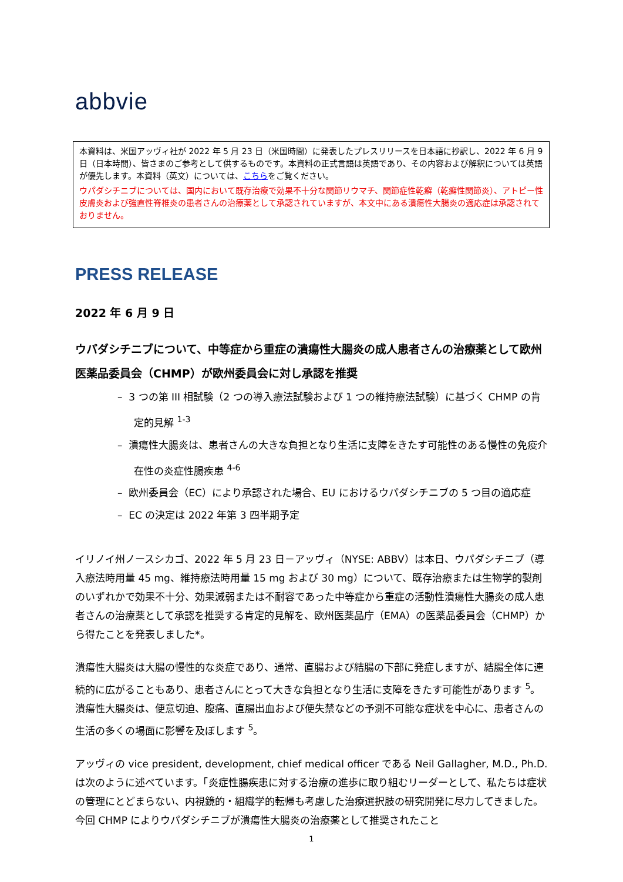abbvie
本資料は、米国アッヴィ社が 2022 年 5 月 23 日（米国時間）に発表したプレスリリースを日本語に抄訳し、2022 年 6 月 9 日（日本時間）、皆さまのご参考として供するものです。本資料の正式言語は英語であり、その内容および解釈については英語が優先します。本資料（英文）については、こちらをご覧ください。
ウパダシチニブについては、国内において既存治療で効果不十分な関節リウマチ、関節症性乾癬（乾癬性関節炎）、アトピー性皮膚炎および強直性脊椎炎の患者さんの治療薬として承認されていますが、本文中にある潰瘍性大腸炎の適応症は承認されておりません。
PRESS RELEASE
2022 年 6 月 9 日
ウパダシチニブについて、中等症から重症の潰瘍性大腸炎の成人患者さんの治療薬として欧州医薬品委員会（CHMP）が欧州委員会に対し承認を推奨
– 3 つの第 III 相試験（2 つの導入療法試験および 1 つの維持療法試験）に基づく CHMP の肯定的見解 <sup>1-3</sup>
– 潰瘍性大腸炎は、患者さんの大きな負担となり生活に支障をきたす可能性のある慢性の免疫介在性の炎症性腸疾患 <sup>4-6</sup>
– 欧州委員会（EC）により承認された場合、EU におけるウパダシチニブの 5 つ目の適応症
– EC の決定は 2022 年第 3 四半期予定
イリノイ州ノースシカゴ、2022 年 5 月 23 日－アッヴィ（NYSE: ABBV）は本日、ウパダシチニブ（導入療法時用量 45 mg、維持療法時用量 15 mg および 30 mg）について、既存治療または生物学的製剤のいずれかで効果不十分、効果減弱または不耐容であった中等症から重症の活動性潰瘍性大腸炎の成人患者さんの治療薬として承認を推奨する肯定的見解を、欧州医薬品庁（EMA）の医薬品委員会（CHMP）から得たことを発表しました*。
潰瘍性大腸炎は大腸の慢性的な炎症であり、通常、直腸および結腸の下部に発症しますが、結腸全体に連続的に広がることもあり、患者さんにとって大きな負担となり生活に支障をきたす可能性があります <sup>5</sup>。潰瘍性大腸炎は、便意切迫、腹痛、直腸出血および便失禁などの予測不可能な症状を中心に、患者さんの生活の多くの場面に影響を及ぼします <sup>5</sup>。
アッヴィの vice president, development, chief medical officer である Neil Gallagher, M.D., Ph.D. は次のように述べています。「炎症性腸疾患に対する治療の進歩に取り組むリーダーとして、私たちは症状の管理にとどまらない、内視鏡的・組織学的転帰も考慮した治療選択肢の研究開発に尽力してきました。今回 CHMP によりウパダシチニブが潰瘍性大腸炎の治療薬として推奨されたこと
1